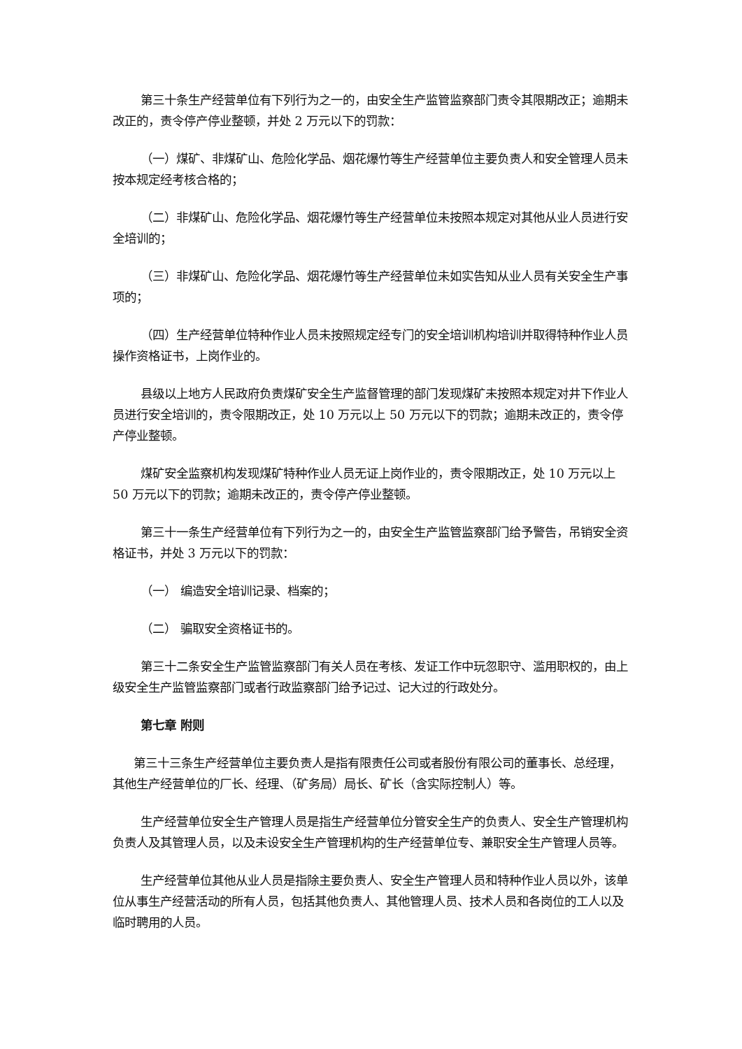第三十条生产经营单位有下列行为之一的，由安全生产监管监察部门责令其限期改正；逾期未改正的，责令停产停业整顿，并处 2 万元以下的罚款：
（一）煤矿、非煤矿山、危险化学品、烟花爆竹等生产经营单位主要负责人和安全管理人员未按本规定经考核合格的；
（二）非煤矿山、危险化学品、烟花爆竹等生产经营单位未按照本规定对其他从业人员进行安全培训的；
（三）非煤矿山、危险化学品、烟花爆竹等生产经营单位未如实告知从业人员有关安全生产事项的；
（四）生产经营单位特种作业人员未按照规定经专门的安全培训机构培训并取得特种作业人员操作资格证书，上岗作业的。
县级以上地方人民政府负责煤矿安全生产监督管理的部门发现煤矿未按照本规定对井下作业人员进行安全培训的，责令限期改正，处 10 万元以上 50 万元以下的罚款；逾期未改正的，责令停产停业整顿。
煤矿安全监察机构发现煤矿特种作业人员无证上岗作业的，责令限期改正，处 10 万元以上 50 万元以下的罚款；逾期未改正的，责令停产停业整顿。
第三十一条生产经营单位有下列行为之一的，由安全生产监管监察部门给予警告，吊销安全资格证书，并处 3 万元以下的罚款：
（一） 编造安全培训记录、档案的；
（二） 骗取安全资格证书的。
第三十二条安全生产监管监察部门有关人员在考核、发证工作中玩忽职守、滥用职权的，由上级安全生产监管监察部门或者行政监察部门给予记过、记大过的行政处分。
第七章 附则
第三十三条生产经营单位主要负责人是指有限责任公司或者股份有限公司的董事长、总经理，其他生产经营单位的厂长、经理、（矿务局）局长、矿长（含实际控制人）等。
生产经营单位安全生产管理人员是指生产经营单位分管安全生产的负责人、安全生产管理机构负责人及其管理人员，以及未设安全生产管理机构的生产经营单位专、兼职安全生产管理人员等。
生产经营单位其他从业人员是指除主要负责人、安全生产管理人员和特种作业人员以外，该单位从事生产经营活动的所有人员，包括其他负责人、其他管理人员、技术人员和各岗位的工人以及临时聘用的人员。